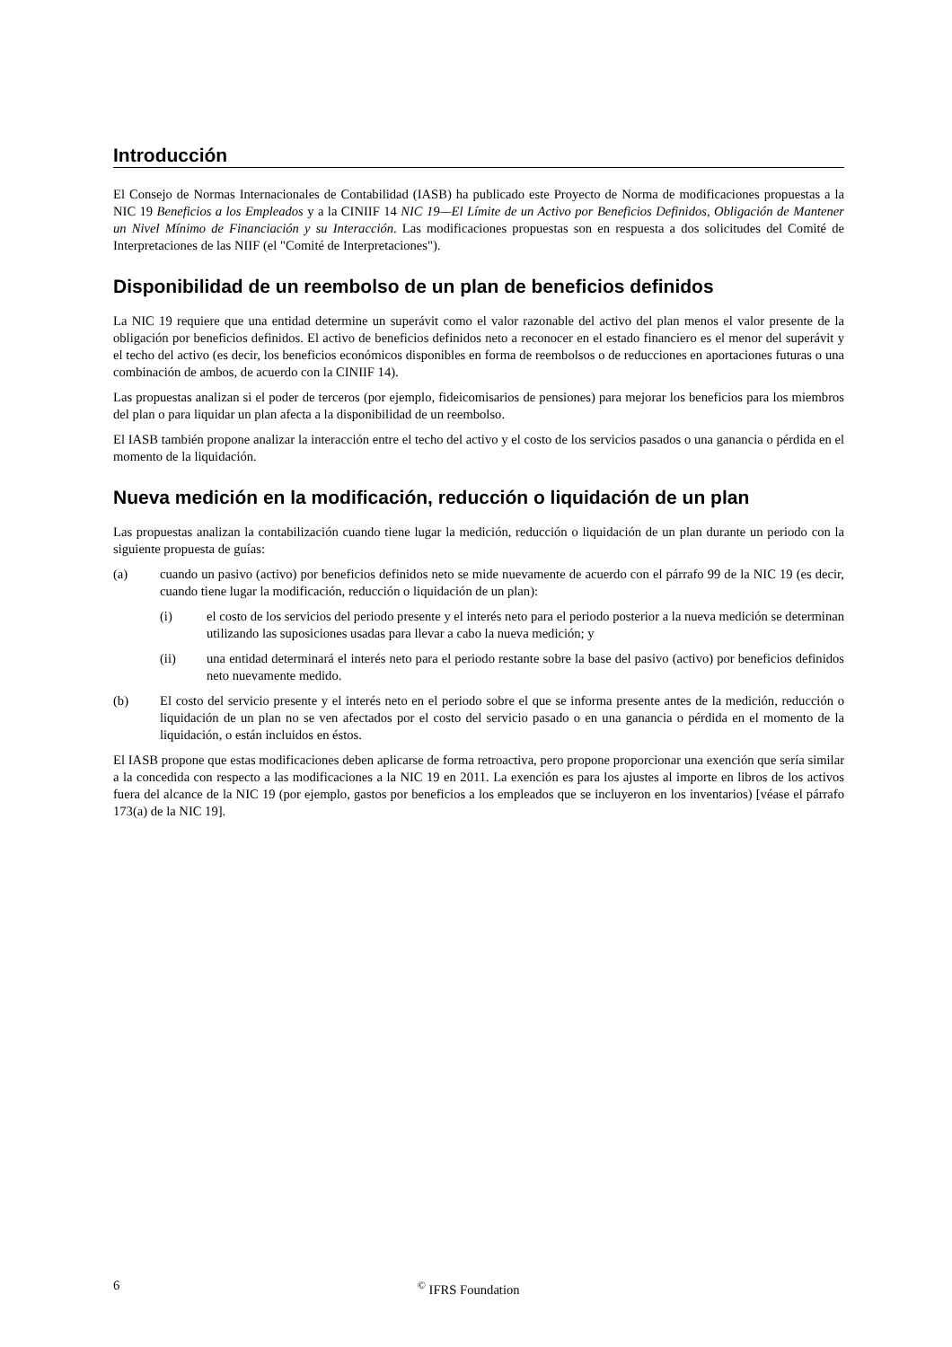Introducción
El Consejo de Normas Internacionales de Contabilidad (IASB) ha publicado este Proyecto de Norma de modificaciones propuestas a la NIC 19 Beneficios a los Empleados y a la CINIIF 14 NIC 19—El Límite de un Activo por Beneficios Definidos, Obligación de Mantener un Nivel Mínimo de Financiación y su Interacción. Las modificaciones propuestas son en respuesta a dos solicitudes del Comité de Interpretaciones de las NIIF (el "Comité de Interpretaciones").
Disponibilidad de un reembolso de un plan de beneficios definidos
La NIC 19 requiere que una entidad determine un superávit como el valor razonable del activo del plan menos el valor presente de la obligación por beneficios definidos. El activo de beneficios definidos neto a reconocer en el estado financiero es el menor del superávit y el techo del activo (es decir, los beneficios económicos disponibles en forma de reembolsos o de reducciones en aportaciones futuras o una combinación de ambos, de acuerdo con la CINIIF 14).
Las propuestas analizan si el poder de terceros (por ejemplo, fideicomisarios de pensiones) para mejorar los beneficios para los miembros del plan o para liquidar un plan afecta a la disponibilidad de un reembolso.
El IASB también propone analizar la interacción entre el techo del activo y el costo de los servicios pasados o una ganancia o pérdida en el momento de la liquidación.
Nueva medición en la modificación, reducción o liquidación de un plan
Las propuestas analizan la contabilización cuando tiene lugar la medición, reducción o liquidación de un plan durante un periodo con la siguiente propuesta de guías:
(a) cuando un pasivo (activo) por beneficios definidos neto se mide nuevamente de acuerdo con el párrafo 99 de la NIC 19 (es decir, cuando tiene lugar la modificación, reducción o liquidación de un plan):
(i) el costo de los servicios del periodo presente y el interés neto para el periodo posterior a la nueva medición se determinan utilizando las suposiciones usadas para llevar a cabo la nueva medición; y
(ii) una entidad determinará el interés neto para el periodo restante sobre la base del pasivo (activo) por beneficios definidos neto nuevamente medido.
(b) El costo del servicio presente y el interés neto en el periodo sobre el que se informa presente antes de la medición, reducción o liquidación de un plan no se ven afectados por el costo del servicio pasado o en una ganancia o pérdida en el momento de la liquidación, o están incluidos en éstos.
El IASB propone que estas modificaciones deben aplicarse de forma retroactiva, pero propone proporcionar una exención que sería similar a la concedida con respecto a las modificaciones a la NIC 19 en 2011. La exención es para los ajustes al importe en libros de los activos fuera del alcance de la NIC 19 (por ejemplo, gastos por beneficios a los empleados que se incluyeron en los inventarios) [véase el párrafo 173(a) de la NIC 19].
6 <sup>©</sup> IFRS Foundation